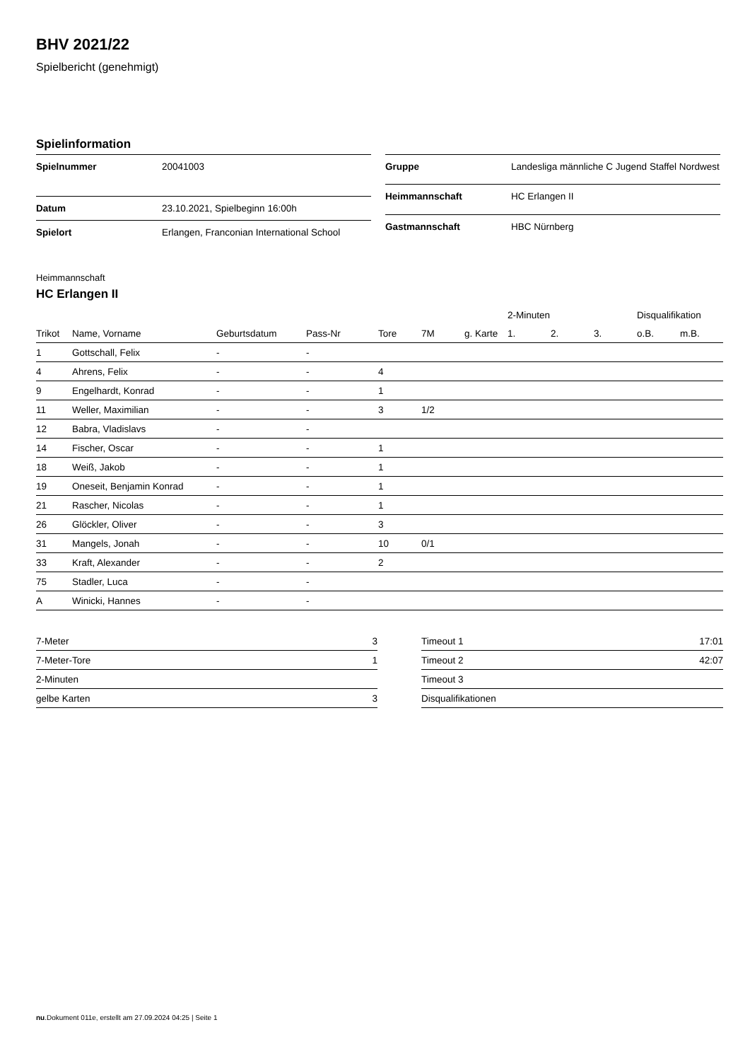BHV 2021/22
Spielbericht (genehmigt)
Spielinformation
| Spielnummer | 20041003 |
| Datum | 23.10.2021, Spielbeginn 16:00h |
| Spielort | Erlangen, Franconian International School |
| Gruppe | Landesliga männliche C Jugend Staffel Nordwest |
| Heimmannschaft | HC Erlangen II |
| Gastmannschaft | HBC Nürnberg |
Heimmannschaft
HC Erlangen II
| | | | | | | | 2-Minuten | | | Disqualifikation | |
| --- | --- | --- | --- | --- | --- | --- | --- | --- | --- | --- | --- |
| Trikot | Name, Vorname | Geburtsdatum | Pass-Nr | Tore | 7M | g. Karte | 1. | 2. | 3. | o.B. | m.B. |
| 1 | Gottschall, Felix | - | - | | | | | | | | |
| 4 | Ahrens, Felix | - | - | 4 | | | | | | | |
| 9 | Engelhardt, Konrad | - | - | 1 | | | | | | | |
| 11 | Weller, Maximilian | - | - | 3 | 1/2 | | | | | | |
| 12 | Babra, Vladislavs | - | - | | | | | | | | |
| 14 | Fischer, Oscar | - | - | 1 | | | | | | | |
| 18 | Weiß, Jakob | - | - | 1 | | | | | | | |
| 19 | Oneseit, Benjamin Konrad | - | - | 1 | | | | | | | |
| 21 | Rascher, Nicolas | - | - | 1 | | | | | | | |
| 26 | Glöckler, Oliver | - | - | 3 | | | | | | | |
| 31 | Mangels, Jonah | - | - | 10 | 0/1 | | | | | | |
| 33 | Kraft, Alexander | - | - | 2 | | | | | | | |
| 75 | Stadler, Luca | - | - | | | | | | | | |
| A | Winicki, Hannes | - | - | | | | | | | | |
| 7-Meter | 3 |
| 7-Meter-Tore | 1 |
| 2-Minuten | |
| gelbe Karten | 3 |
| Timeout 1 | 17:01 |
| Timeout 2 | 42:07 |
| Timeout 3 | |
| Disqualifikationen | |
nu.Dokument 011e, erstellt am 27.09.2024 04:25 | Seite 1